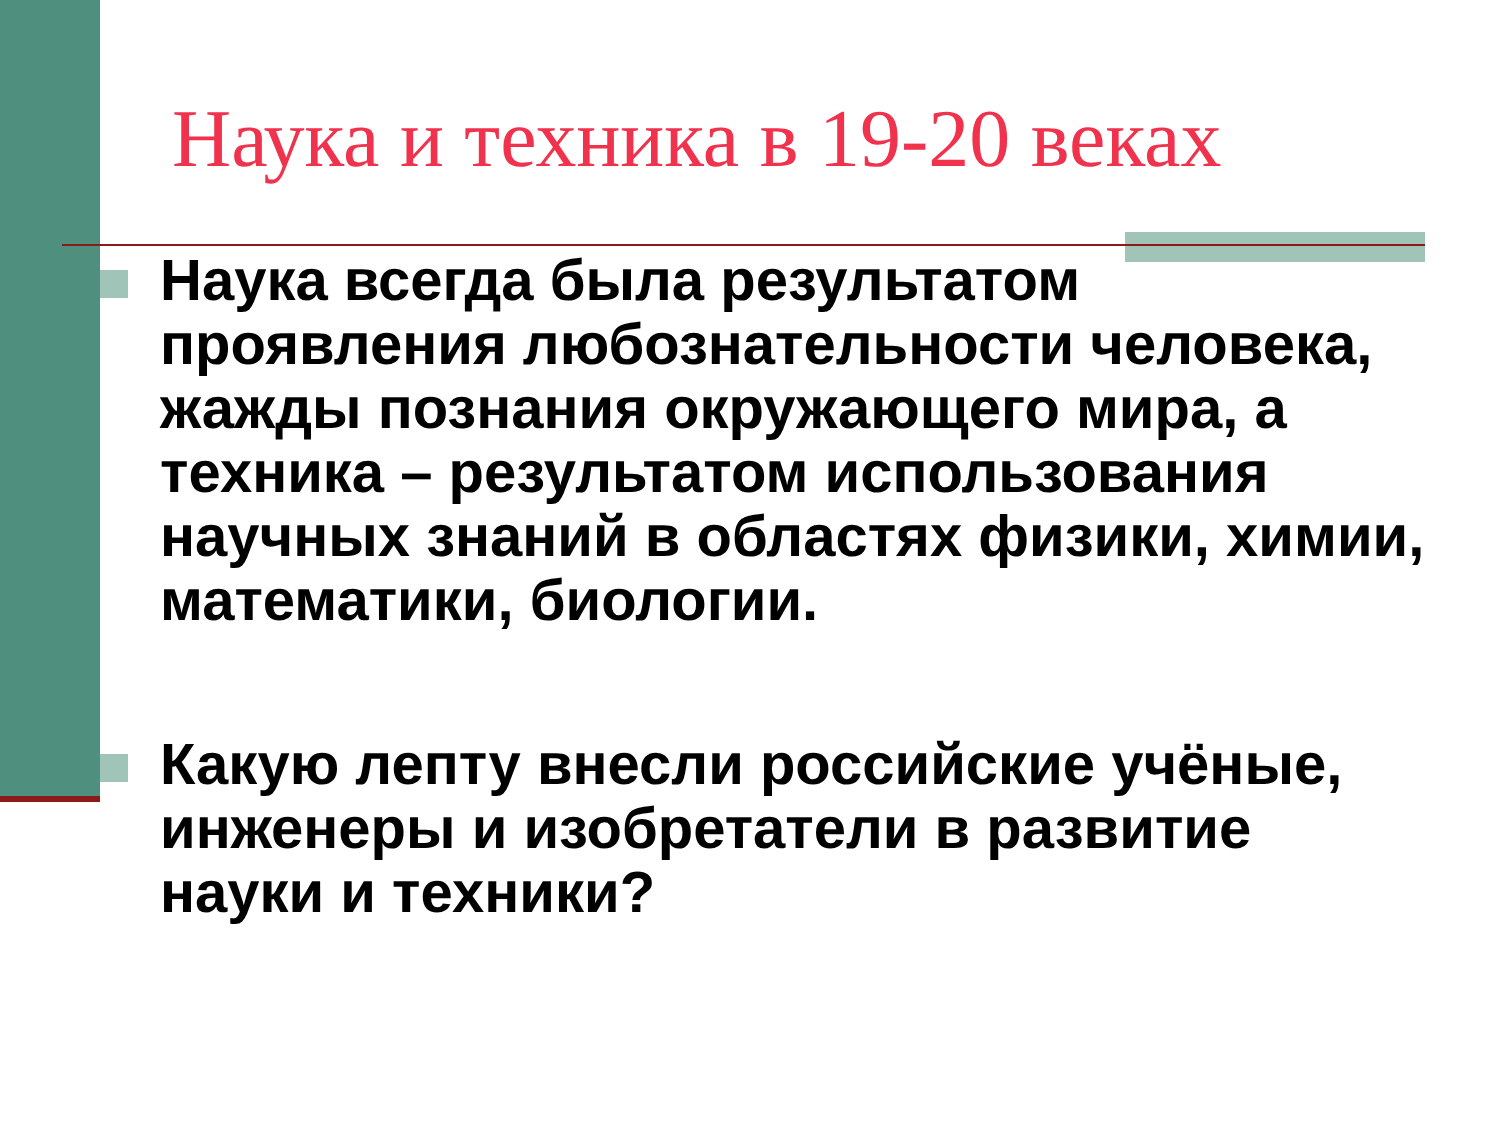Наука и техника в 19-20 веках
Наука всегда была результатом проявления любознательности человека, жажды познания окружающего мира, а техника – результатом использования научных знаний в областях физики, химии, математики, биологии.
Какую лепту внесли российские учёные, инженеры и изобретатели в развитие науки и техники?